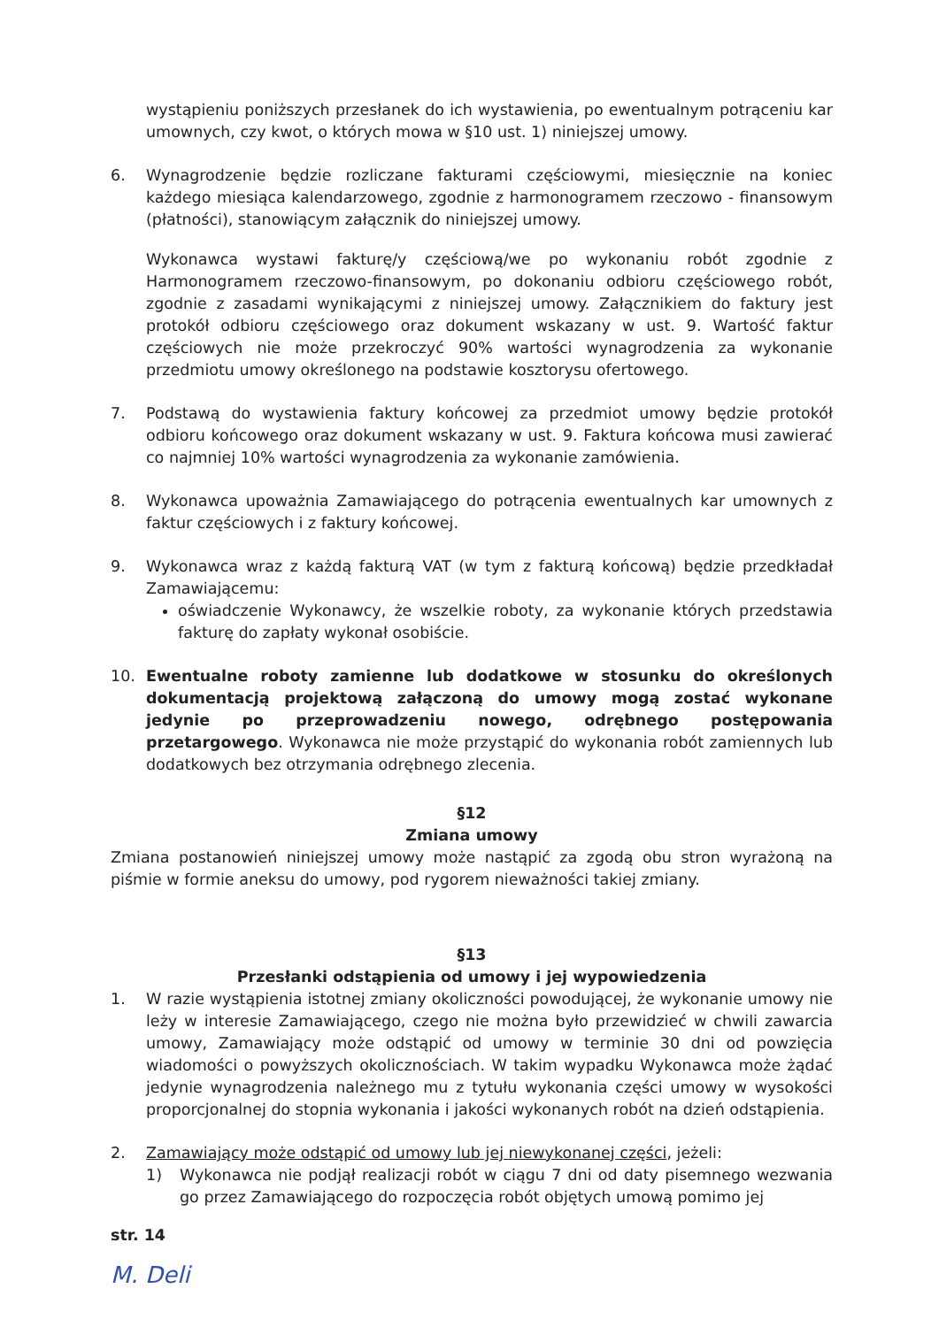wystąpieniu poniższych przesłanek do ich wystawienia, po ewentualnym potrąceniu kar umownych, czy kwot, o których mowa w §10 ust. 1) niniejszej umowy.
6. Wynagrodzenie będzie rozliczane fakturami częściowymi, miesięcznie na koniec każdego miesiąca kalendarzowego, zgodnie z harmonogramem rzeczowo - finansowym (płatności), stanowiącym załącznik do niniejszej umowy.
Wykonawca wystawi fakturę/y częściową/we po wykonaniu robót zgodnie z Harmonogramem rzeczowo-finansowym, po dokonaniu odbioru częściowego robót, zgodnie z zasadami wynikającymi z niniejszej umowy. Załącznikiem do faktury jest protokół odbioru częściowego oraz dokument wskazany w ust. 9. Wartość faktur częściowych nie może przekroczyć 90% wartości wynagrodzenia za wykonanie przedmiotu umowy określonego na podstawie kosztorysu ofertowego.
7. Podstawą do wystawienia faktury końcowej za przedmiot umowy będzie protokół odbioru końcowego oraz dokument wskazany w ust. 9. Faktura końcowa musi zawierać co najmniej 10% wartości wynagrodzenia za wykonanie zamówienia.
8. Wykonawca upoważnia Zamawiającego do potrącenia ewentualnych kar umownych z faktur częściowych i z faktury końcowej.
9. Wykonawca wraz z każdą fakturą VAT (w tym z fakturą końcową) będzie przedkładał Zamawiającemu:
oświadczenie Wykonawcy, że wszelkie roboty, za wykonanie których przedstawia fakturę do zapłaty wykonał osobiście.
10. Ewentualne roboty zamienne lub dodatkowe w stosunku do określonych dokumentacją projektową załączoną do umowy mogą zostać wykonane jedynie po przeprowadzeniu nowego, odrębnego postępowania przetargowego. Wykonawca nie może przystąpić do wykonania robót zamiennych lub dodatkowych bez otrzymania odrębnego zlecenia.
§12
Zmiana umowy
Zmiana postanowień niniejszej umowy może nastąpić za zgodą obu stron wyrażoną na piśmie w formie aneksu do umowy, pod rygorem nieważności takiej zmiany.
§13
Przesłanki odstąpienia od umowy i jej wypowiedzenia
1. W razie wystąpienia istotnej zmiany okoliczności powodującej, że wykonanie umowy nie leży w interesie Zamawiającego, czego nie można było przewidzieć w chwili zawarcia umowy, Zamawiający może odstąpić od umowy w terminie 30 dni od powzięcia wiadomości o powyższych okolicznościach. W takim wypadku Wykonawca może żądać jedynie wynagrodzenia należnego mu z tytułu wykonania części umowy w wysokości proporcjonalnej do stopnia wykonania i jakości wykonanych robót na dzień odstąpienia.
2. Zamawiający może odstąpić od umowy lub jej niewykonanej części, jeżeli:
1) Wykonawca nie podjął realizacji robót w ciągu 7 dni od daty pisemnego wezwania go przez Zamawiającego do rozpoczęcia robót objętych umową pomimo jej
str. 14
M. Deli